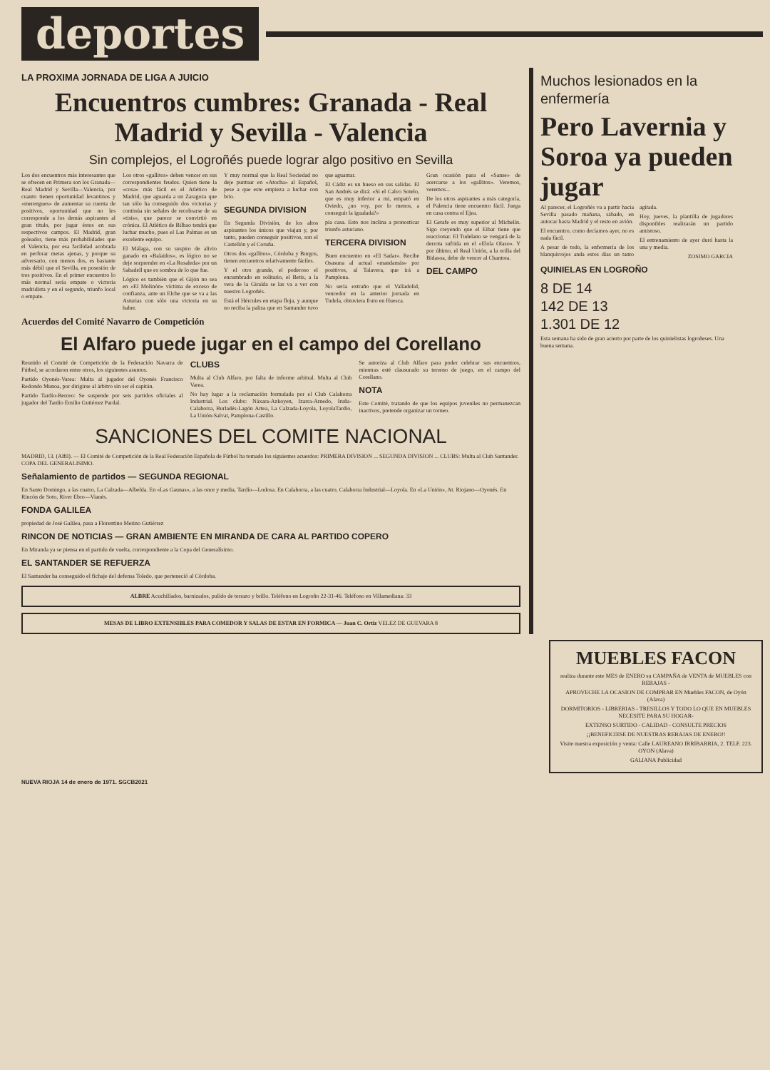deportes
LA PROXIMA JORNADA DE LIGA A JUICIO
Encuentros cumbres: Granada - Real Madrid y Sevilla - Valencia
Sin complejos, el Logroñés puede lograr algo positivo en Sevilla
Los dos encuentros más interesantes que se ofrecen en Primera son los Granada—Real Madrid y Sevilla—Valencia, por cuanto tienen oportunidad levantinos y «merengues» de aumentar su cuenta de positivos, oportunidad que no les corresponde a los demás aspirantes al gran título, por jugar éstos en sus respectivos campos. El Madrid, gran goleador, tiene más probabilidades que el Valencia, por esa facilidad acobrada en perforar metas ajenas, y porque su adversario, con menos dos, es bastante más débil que el Sevilla, en posesión de tres positivos. En el primer encuentro lo más normal sería empate o victoria madridista y en el segundo, triunfo local o empate.
Los otros «gallitos» deben vencer en sus correspondientes feudos. Quien tiene la «cosa» más fácil es el Atlético de Madrid, que aguarda a un Zaragoza que tan sólo ha conseguido dos victorias y continúa sin señales de recobrarse de su «tisis», que parece se convirtió en crónica. El Atlético de Bilbao tendrá que luchar mucho, pues el Las Palmas es un excelente equipo.
El Málaga, con su suspiro de alivio ganado en «Balaidos», es lógico no se deje sorprender en «La Rosaleda» por un Sabadell que es sombra de lo que fue.
Lógico es también que el Gijón no sea en «El Molinón» víctima de exceso de confianza, ante un Elche que se va a las Asturias con sólo una victoria en su haber.
Y muy normal que la Real Sociedad no deje puntuar en «Atocha» al Español, pese a que este empieza a luchar con brío.
SEGUNDA DIVISION
En Segunda División, de los altos aspirantes los únicos que viajan y, por tanto, pueden conseguir positivos, son el Castellón y el Coruña.
Otros dos «gallitos», Córdoba y Burgos, tienen encuentros relativamente fáciles.
Y el otro grande, el poderoso el encumbrado en solitario, el Betis, a la vera de la Giralda se las va a ver con nuestro Logroñés.
Está el Hércules en etapa floja, y aunque no reciba la paliza que en Santander tuvo que aguantar.
El Cádiz es un hueso en sus salidas. El San Andrés se dirá: «Si el Calvo Sotelo, que es muy inferior a mí, empató en Oviedo, ¿no voy, por lo menos, a conseguir la igualada?»
pia casa. Esto nos inclina a pronosticar triunfo asturiano.
TERCERA DIVISION
Buen encuentro en «El Sadar». Recibe Osasuna al actual «mandamás» por positivos, al Talavera, que irá a Pamplona.
No sería extraño que el Valladolid, vencedor en la anterior jornada en Tudela, obtuviera fruto en Huesca.
Gran ocasión para el «Sanse» de acercarse a los «gallitos». Veremos, veremos...
De los otros aspirantes a más categoría, el Palencia tiene encuentro fácil. Juega en casa contra el Ejea.
El Getafe es muy superior al Michelín. Sigo creyendo que el Eibar tiene que reaccionar. El Tudelano se vengará de la derrota sufrida en el «Elola Olaso». Y por último, el Real Unión, a la orilla del Bidasoa, debe de vencer al Chantrea.
DEL CAMPO
Acuerdos del Comité Navarro de Competición
El Alfaro puede jugar en el campo del Corellano
Reunido el Comité de Competición de la Federación Navarra de Fútbol, se acordaron entre otros, los siguientes asuntos.
Partido Oyonés-Varea: Multa al jugador del Oyonés Francisco Redondo Munoa, por dirigirse al árbitro sin ser el capitán.
Partido Tardío-Berceo: Se suspende por seis partidos oficiales al jugador del Tardío Emilio Gutiérrez Pardal.
CLUBS
Multa al Club Alfaro, por falta de informe arbitral. Multa al Club Varea.
No hay lugar a la reclamación formulada por el Club Calahorra Industrial. Los clubs: Náxara-Azkoyen, Izarra-Arnedo, Iruña-Calahorra, Burladés-Lagón Artea, La Calzada-Loyola, LoyolaTardío, La Unión-Salvat, Pamplona-Castillo.
Se autoriza al Club Alfaro para poder celebrar sus encuentros, mientras esté clausurado su terreno de juego, en el campo del Corellano.
NOTA
Este Comité, tratando de que los equipos juveniles no permanezcan inactivos, pretende organizar un torneo.
SANCIONES DEL COMITE NACIONAL
MADRID, 13. (Alfil). — El Comité de Competición de la Real Federación Española de Fútbol ha tomado los siguientes acuerdos: PRIMERA DIVISION ... SEGUNDA DIVISION ... CLUBS: Multa al Club Santander. COPA DEL GENERALISIMO.
Señalamiento de partidos — SEGUNDA REGIONAL
En Santo Domingo, a las cuatro, La Calzada—Albelda. En «Las Gaunas», a las once y media, Tardío—Lodosa. En Calahorra, a las cuatro, Calahorra Industrial—Loyola. En «La Unión», At. Riojano—Oyonés. En Rincón de Soto, River Ebro—Vianés.
FONDA GALILEA
propiedad de José Galilea, pasa a Florentino Merino Gutiérrez
RINCON DE NOTICIAS — GRAN AMBIENTE EN MIRANDA DE CARA AL PARTIDO COPERO
En Miranda ya se piensa en el partido de vuelta, correspondiente a la Copa del Generalísimo.
EL SANTANDER SE REFUERZA
El Santander ha conseguido el fichaje del defensa Toledo, que perteneció al Córdoba.
ALBRE Acuchillados, barnizados, pulido de terrazo y brillo. Teléfono en Logroño 22-31-46. Teléfono en Villamediana: 33
MESAS DE LIBRO EXTENSIBLES PARA COMEDOR Y SALAS DE ESTAR EN FORMICA — Juan C. Ortiz VELEZ DE GUEVARA 8
Muchos lesionados en la enfermería
Pero Lavernia y Soroa ya pueden jugar
Al parecer, el Logroñés va a partir hacia Sevilla pasado mañana, sábado, en autocar hasta Madrid y el resto en avión.
El encuentro, como decíamos ayer, no es nada fácil.
A pesar de todo, la enfermería de los blanquirrojos anda estos días un tanto agitada.
Hoy, jueves, la plantilla de jugadores disponibles realizarán un partido amistoso.
El entrenamiento de ayer duró hasta la una y media.
ZOSIMO GARCIA
QUINIELAS EN LOGROÑO
8 DE 14
142 DE 13
1.301 DE 12
Esta semana ha sido de gran acierto por parte de los quinielistas logroñeses. Una buena semana.
MUEBLES FACON
realiza durante este MES de ENERO su CAMPAÑA de VENTA de MUEBLES con REBAJAS -
APROVECHE LA OCASION DE COMPRAR EN Muebles FACON, de Oyón (Alava)
DORMITORIOS - LIBRERIAS - TRESILLOS Y TODO LO QUE EN MUEBLES NECESITE PARA SU HOGAR-
EXTENSO SURTIDO - CALIDAD - CONSULTE PRECIOS
¡¡BENEFICIESE DE NUESTRAS REBAJAS DE ENERO!!
Visite nuestra exposición y venta: Calle LAUREANO IRRIBARRIA, 2. TELF. 223. OYON (Alava)
GALIANA Publicidad
NUEVA RIOJA 14 de enero de 1971. SGCB2021